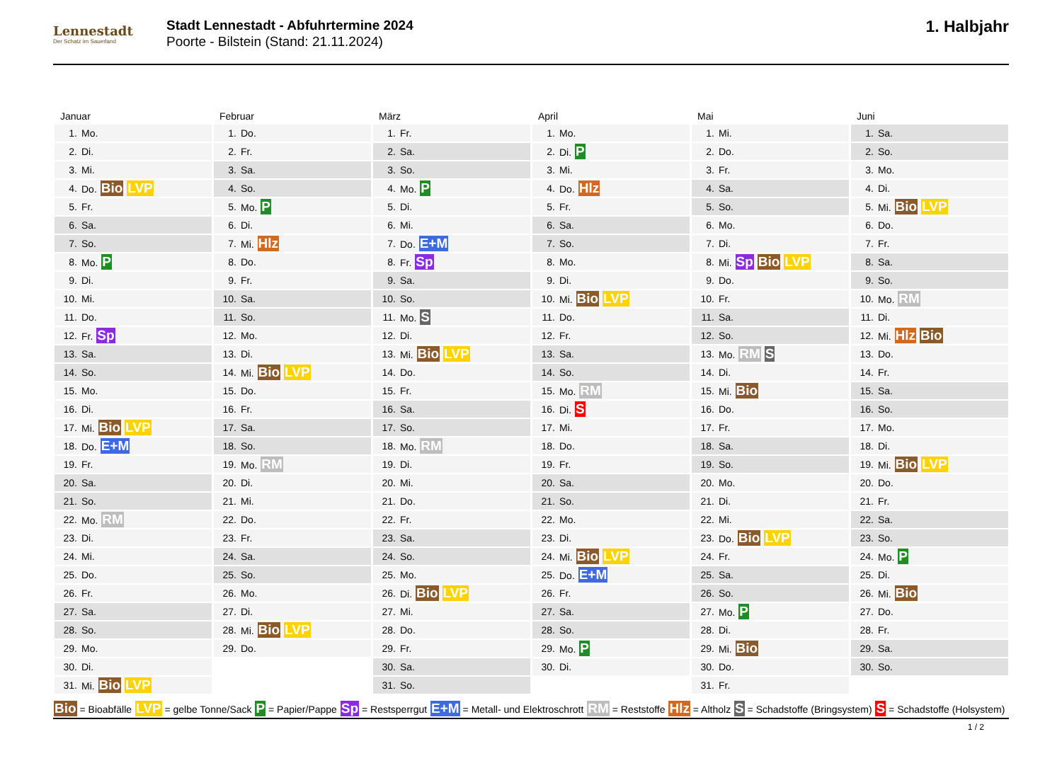Lennestadt
Der Schatz im Sauerland
Stadt Lennestadt - Abfuhrtermine 2024
Poorte - Bilstein (Stand: 21.11.2024)
1. Halbjahr
Januar
| 1. | Mo. |
| 2. | Di. |
| 3. | Mi. |
| 4. | Do. Bio LVP |
| 5. | Fr. |
| 6. | Sa. |
| 7. | So. |
| 8. | Mo. P |
| 9. | Di. |
| 10. | Mi. |
| 11. | Do. |
| 12. | Fr. Sp |
| 13. | Sa. |
| 14. | So. |
| 15. | Mo. |
| 16. | Di. |
| 17. | Mi. Bio LVP |
| 18. | Do. E+M |
| 19. | Fr. |
| 20. | Sa. |
| 21. | So. |
| 22. | Mo. RM |
| 23. | Di. |
| 24. | Mi. |
| 25. | Do. |
| 26. | Fr. |
| 27. | Sa. |
| 28. | So. |
| 29. | Mo. |
| 30. | Di. |
| 31. | Mi. Bio LVP |
Februar
| 1. | Do. |
| 2. | Fr. |
| 3. | Sa. |
| 4. | So. |
| 5. | Mo. P |
| 6. | Di. |
| 7. | Mi. Hlz |
| 8. | Do. |
| 9. | Fr. |
| 10. | Sa. |
| 11. | So. |
| 12. | Mo. |
| 13. | Di. |
| 14. | Mi. Bio LVP |
| 15. | Do. |
| 16. | Fr. |
| 17. | Sa. |
| 18. | So. |
| 19. | Mo. RM |
| 20. | Di. |
| 21. | Mi. |
| 22. | Do. |
| 23. | Fr. |
| 24. | Sa. |
| 25. | So. |
| 26. | Mo. |
| 27. | Di. |
| 28. | Mi. Bio LVP |
| 29. | Do. |
März
| 1. | Fr. |
| 2. | Sa. |
| 3. | So. |
| 4. | Mo. P |
| 5. | Di. |
| 6. | Mi. |
| 7. | Do. E+M |
| 8. | Fr. Sp |
| 9. | Sa. |
| 10. | So. |
| 11. | Mo. S |
| 12. | Di. |
| 13. | Mi. Bio LVP |
| 14. | Do. |
| 15. | Fr. |
| 16. | Sa. |
| 17. | So. |
| 18. | Mo. RM |
| 19. | Di. |
| 20. | Mi. |
| 21. | Do. |
| 22. | Fr. |
| 23. | Sa. |
| 24. | So. |
| 25. | Mo. |
| 26. | Di. Bio LVP |
| 27. | Mi. |
| 28. | Do. |
| 29. | Fr. |
| 30. | Sa. |
| 31. | So. |
April
| 1. | Mo. |
| 2. | Di. P |
| 3. | Mi. |
| 4. | Do. Hlz |
| 5. | Fr. |
| 6. | Sa. |
| 7. | So. |
| 8. | Mo. |
| 9. | Di. |
| 10. | Mi. Bio LVP |
| 11. | Do. |
| 12. | Fr. |
| 13. | Sa. |
| 14. | So. |
| 15. | Mo. RM |
| 16. | Di. S |
| 17. | Mi. |
| 18. | Do. |
| 19. | Fr. |
| 20. | Sa. |
| 21. | So. |
| 22. | Mo. |
| 23. | Di. |
| 24. | Mi. Bio LVP |
| 25. | Do. E+M |
| 26. | Fr. |
| 27. | Sa. |
| 28. | So. |
| 29. | Mo. P |
| 30. | Di. |
Mai
| 1. | Mi. |
| 2. | Do. |
| 3. | Fr. |
| 4. | Sa. |
| 5. | So. |
| 6. | Mo. |
| 7. | Di. |
| 8. | Mi. Sp Bio LVP |
| 9. | Do. |
| 10. | Fr. |
| 11. | Sa. |
| 12. | So. |
| 13. | Mo. RM S |
| 14. | Di. |
| 15. | Mi. Bio |
| 16. | Do. |
| 17. | Fr. |
| 18. | Sa. |
| 19. | So. |
| 20. | Mo. |
| 21. | Di. |
| 22. | Mi. |
| 23. | Do. Bio LVP |
| 24. | Fr. |
| 25. | Sa. |
| 26. | So. |
| 27. | Mo. P |
| 28. | Di. |
| 29. | Mi. Bio |
| 30. | Do. |
| 31. | Fr. |
Juni
| 1. | Sa. |
| 2. | So. |
| 3. | Mo. |
| 4. | Di. |
| 5. | Mi. Bio LVP |
| 6. | Do. |
| 7. | Fr. |
| 8. | Sa. |
| 9. | So. |
| 10. | Mo. RM |
| 11. | Di. |
| 12. | Mi. Hlz Bio |
| 13. | Do. |
| 14. | Fr. |
| 15. | Sa. |
| 16. | So. |
| 17. | Mo. |
| 18. | Di. |
| 19. | Mi. Bio LVP |
| 20. | Do. |
| 21. | Fr. |
| 22. | Sa. |
| 23. | So. |
| 24. | Mo. P |
| 25. | Di. |
| 26. | Mi. Bio |
| 27. | Do. |
| 28. | Fr. |
| 29. | Sa. |
| 30. | So. |
Bio = Bioabfälle LVP = gelbe Tonne/Sack P = Papier/Pappe Sp = Restsperrgut E+M = Metall- und Elektroschrott RM = Reststoffe Hlz = Altholz S = Schadstoffe (Bringsystem) S = Schadstoffe (Holsystem)
1 / 2